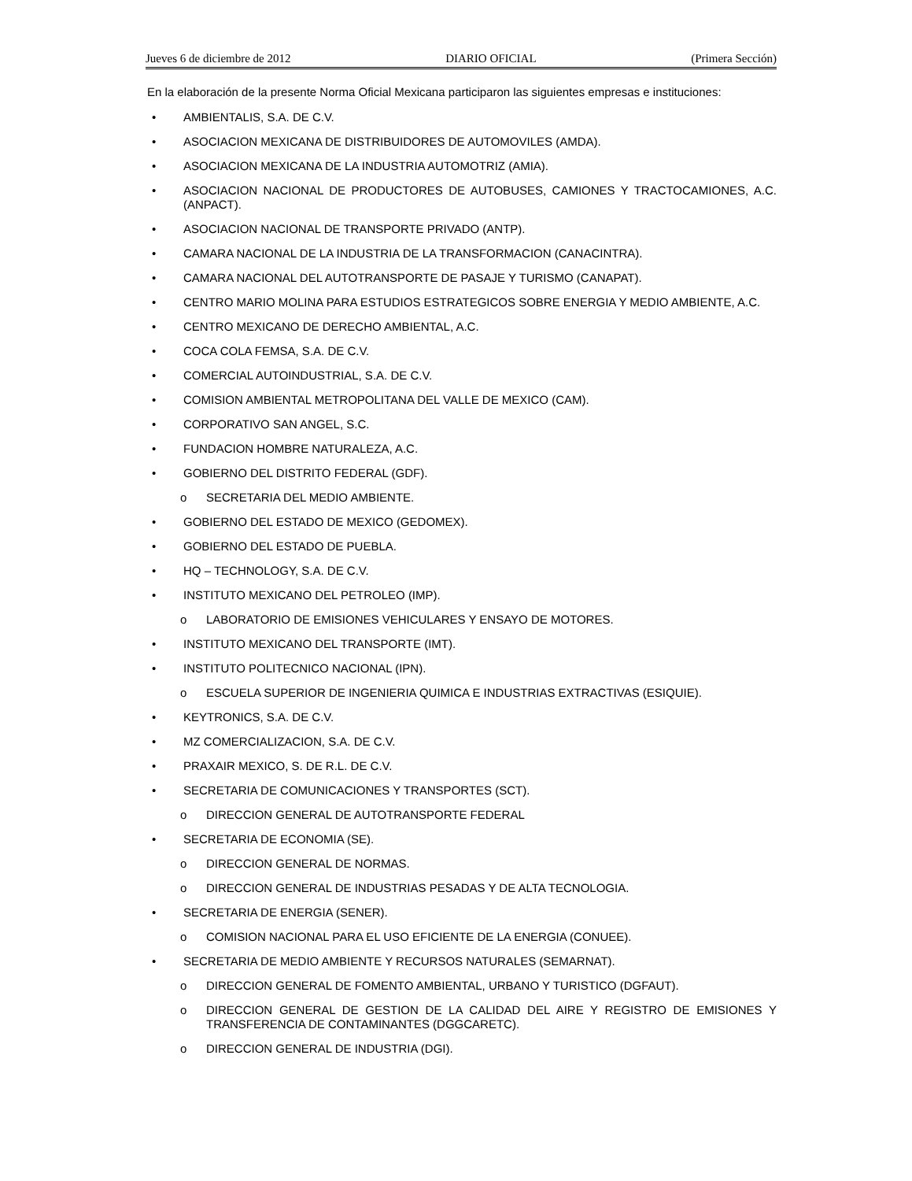Jueves 6 de diciembre de 2012 DIARIO OFICIAL (Primera Sección)
En la elaboración de la presente Norma Oficial Mexicana participaron las siguientes empresas e instituciones:
• AMBIENTALIS, S.A. DE C.V.
• ASOCIACION MEXICANA DE DISTRIBUIDORES DE AUTOMOVILES (AMDA).
• ASOCIACION MEXICANA DE LA INDUSTRIA AUTOMOTRIZ (AMIA).
• ASOCIACION NACIONAL DE PRODUCTORES DE AUTOBUSES, CAMIONES Y TRACTOCAMIONES, A.C. (ANPACT).
• ASOCIACION NACIONAL DE TRANSPORTE PRIVADO (ANTP).
• CAMARA NACIONAL DE LA INDUSTRIA DE LA TRANSFORMACION (CANACINTRA).
• CAMARA NACIONAL DEL AUTOTRANSPORTE DE PASAJE Y TURISMO (CANAPAT).
• CENTRO MARIO MOLINA PARA ESTUDIOS ESTRATEGICOS SOBRE ENERGIA Y MEDIO AMBIENTE, A.C.
• CENTRO MEXICANO DE DERECHO AMBIENTAL, A.C.
• COCA COLA FEMSA, S.A. DE C.V.
• COMERCIAL AUTOINDUSTRIAL, S.A. DE C.V.
• COMISION AMBIENTAL METROPOLITANA DEL VALLE DE MEXICO (CAM).
• CORPORATIVO SAN ANGEL, S.C.
• FUNDACION HOMBRE NATURALEZA, A.C.
• GOBIERNO DEL DISTRITO FEDERAL (GDF).
o SECRETARIA DEL MEDIO AMBIENTE.
• GOBIERNO DEL ESTADO DE MEXICO (GEDOMEX).
• GOBIERNO DEL ESTADO DE PUEBLA.
• HQ – TECHNOLOGY, S.A. DE C.V.
• INSTITUTO MEXICANO DEL PETROLEO (IMP).
o LABORATORIO DE EMISIONES VEHICULARES Y ENSAYO DE MOTORES.
• INSTITUTO MEXICANO DEL TRANSPORTE (IMT).
• INSTITUTO POLITECNICO NACIONAL (IPN).
o ESCUELA SUPERIOR DE INGENIERIA QUIMICA E INDUSTRIAS EXTRACTIVAS (ESIQUIE).
• KEYTRONICS, S.A. DE C.V.
• MZ COMERCIALIZACION, S.A. DE C.V.
• PRAXAIR MEXICO, S. DE R.L. DE C.V.
• SECRETARIA DE COMUNICACIONES Y TRANSPORTES (SCT).
o DIRECCION GENERAL DE AUTOTRANSPORTE FEDERAL
• SECRETARIA DE ECONOMIA (SE).
o DIRECCION GENERAL DE NORMAS.
o DIRECCION GENERAL DE INDUSTRIAS PESADAS Y DE ALTA TECNOLOGIA.
• SECRETARIA DE ENERGIA (SENER).
o COMISION NACIONAL PARA EL USO EFICIENTE DE LA ENERGIA (CONUEE).
• SECRETARIA DE MEDIO AMBIENTE Y RECURSOS NATURALES (SEMARNAT).
o DIRECCION GENERAL DE FOMENTO AMBIENTAL, URBANO Y TURISTICO (DGFAUT).
o DIRECCION GENERAL DE GESTION DE LA CALIDAD DEL AIRE Y REGISTRO DE EMISIONES Y TRANSFERENCIA DE CONTAMINANTES (DGGCARETC).
o DIRECCION GENERAL DE INDUSTRIA (DGI).